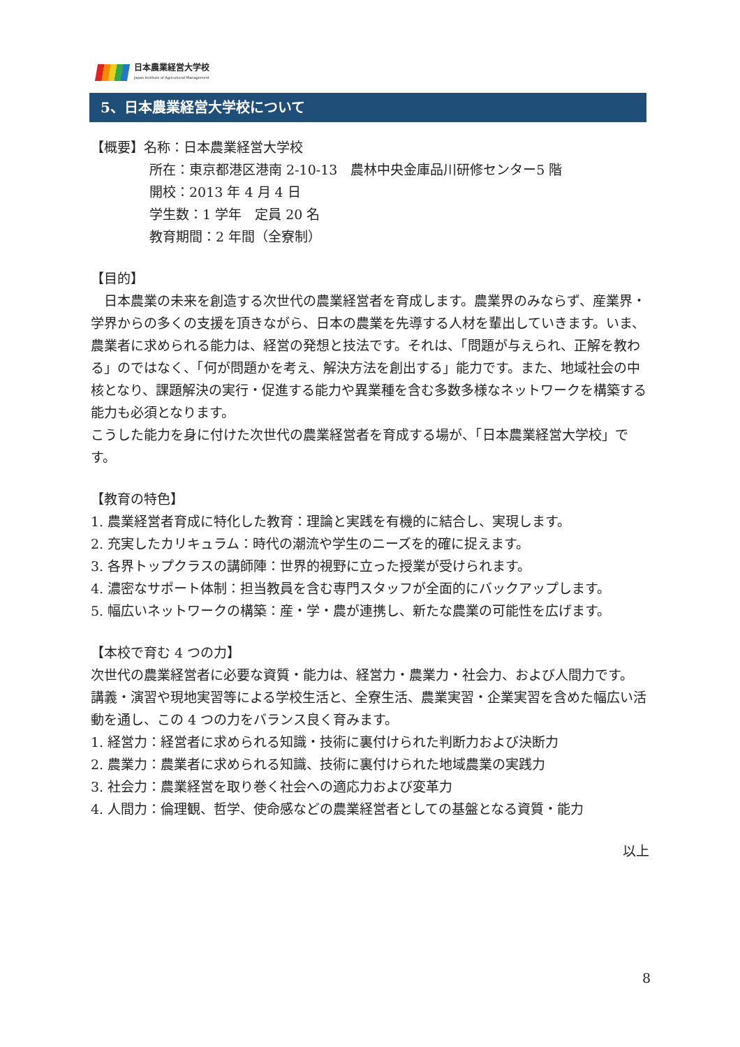日本農業経営大学校
Japan Institute of Agricultural Management
5、日本農業経営大学校について
【概要】名称：日本農業経営大学校
所在：東京都港区港南 2-10-13　農林中央金庫品川研修センター5 階
開校：2013 年 4 月 4 日
学生数：1 学年　定員 20 名
教育期間：2 年間（全寮制）
【目的】
　日本農業の未来を創造する次世代の農業経営者を育成します。農業界のみならず、産業界・学界からの多くの支援を頂きながら、日本の農業を先導する人材を輩出していきます。いま、農業者に求められる能力は、経営の発想と技法です。それは、「問題が与えられ、正解を教わる」のではなく、「何が問題かを考え、解決方法を創出する」能力です。また、地域社会の中核となり、課題解決の実行・促進する能力や異業種を含む多数多様なネットワークを構築する能力も必須となります。
こうした能力を身に付けた次世代の農業経営者を育成する場が、「日本農業経営大学校」です。
【教育の特色】
1. 農業経営者育成に特化した教育：理論と実践を有機的に結合し、実現します。
2. 充実したカリキュラム：時代の潮流や学生のニーズを的確に捉えます。
3. 各界トップクラスの講師陣：世界的視野に立った授業が受けられます。
4. 濃密なサポート体制：担当教員を含む専門スタッフが全面的にバックアップします。
5. 幅広いネットワークの構築：産・学・農が連携し、新たな農業の可能性を広げます。
【本校で育む 4 つの力】
次世代の農業経営者に必要な資質・能力は、経営力・農業力・社会力、および人間力です。 講義・演習や現地実習等による学校生活と、全寮生活、農業実習・企業実習を含めた幅広い活動を通し、この 4 つの力をバランス良く育みます。
1. 経営力：経営者に求められる知識・技術に裏付けられた判断力および決断力
2. 農業力：農業者に求められる知識、技術に裏付けられた地域農業の実践力
3. 社会力：農業経営を取り巻く社会への適応力および変革力
4. 人間力：倫理観、哲学、使命感などの農業経営者としての基盤となる資質・能力
以上
8